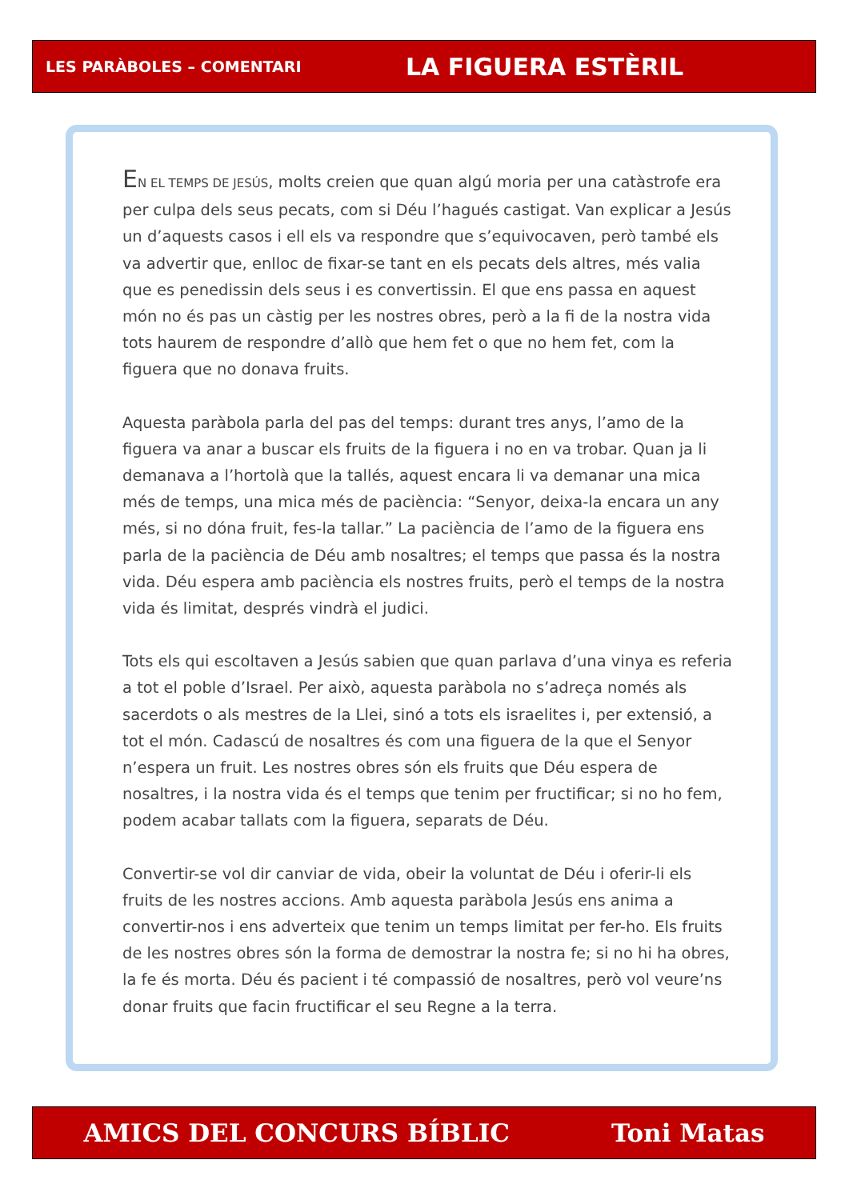LES PARÀBOLES – COMENTARI LA FIGUERA ESTÈRIL
EN EL TEMPS DE JESÚS, molts creien que quan algú moria per una catàstrofe era per culpa dels seus pecats, com si Déu l’hagués castigat. Van explicar a Jesús un d’aquests casos i ell els va respondre que s’equivocaven, però també els va advertir que, enlloc de fixar-se tant en els pecats dels altres, més valia que es penedissin dels seus i es convertissin. El que ens passa en aquest món no és pas un càstig per les nostres obres, però a la fi de la nostra vida tots haurem de respondre d’allò que hem fet o que no hem fet, com la figuera que no donava fruits.
Aquesta paràbola parla del pas del temps: durant tres anys, l’amo de la figuera va anar a buscar els fruits de la figuera i no en va trobar. Quan ja li demanava a l’hortolà que la tallés, aquest encara li va demanar una mica més de temps, una mica més de paciència: “Senyor, deixa-la encara un any més, si no dóna fruit, fes-la tallar.” La paciència de l’amo de la figuera ens parla de la paciència de Déu amb nosaltres; el temps que passa és la nostra vida. Déu espera amb paciència els nostres fruits, però el temps de la nostra vida és limitat, després vindrà el judici.
Tots els qui escoltaven a Jesús sabien que quan parlava d’una vinya es referia a tot el poble d’Israel. Per això, aquesta paràbola no s’adreça només als sacerdots o als mestres de la Llei, sinó a tots els israelites i, per extensió, a tot el món. Cadascú de nosaltres és com una figuera de la que el Senyor n’espera un fruit. Les nostres obres són els fruits que Déu espera de nosaltres, i la nostra vida és el temps que tenim per fructificar; si no ho fem, podem acabar tallats com la figuera, separats de Déu.
Convertir-se vol dir canviar de vida, obeir la voluntat de Déu i oferir-li els fruits de les nostres accions. Amb aquesta paràbola Jesús ens anima a convertir-nos i ens adverteix que tenim un temps limitat per fer-ho. Els fruits de les nostres obres són la forma de demostrar la nostra fe; si no hi ha obres, la fe és morta. Déu és pacient i té compassió de nosaltres, però vol veure’ns donar fruits que facin fructificar el seu Regne a la terra.
AMICS DEL CONCURS BÍBLIC Toni Matas